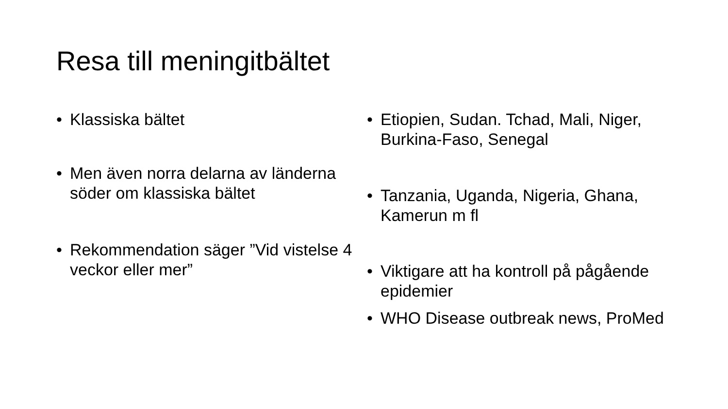Resa till meningitbältet
• Klassiska bältet
• Men även norra delarna av länderna söder om klassiska bältet
• Rekommendation säger ”Vid vistelse 4 veckor eller mer”
• Etiopien, Sudan. Tchad, Mali, Niger, Burkina-Faso, Senegal
• Tanzania, Uganda, Nigeria, Ghana, Kamerun m fl
• Viktigare att ha kontroll på pågående epidemier
• WHO Disease outbreak news, ProMed